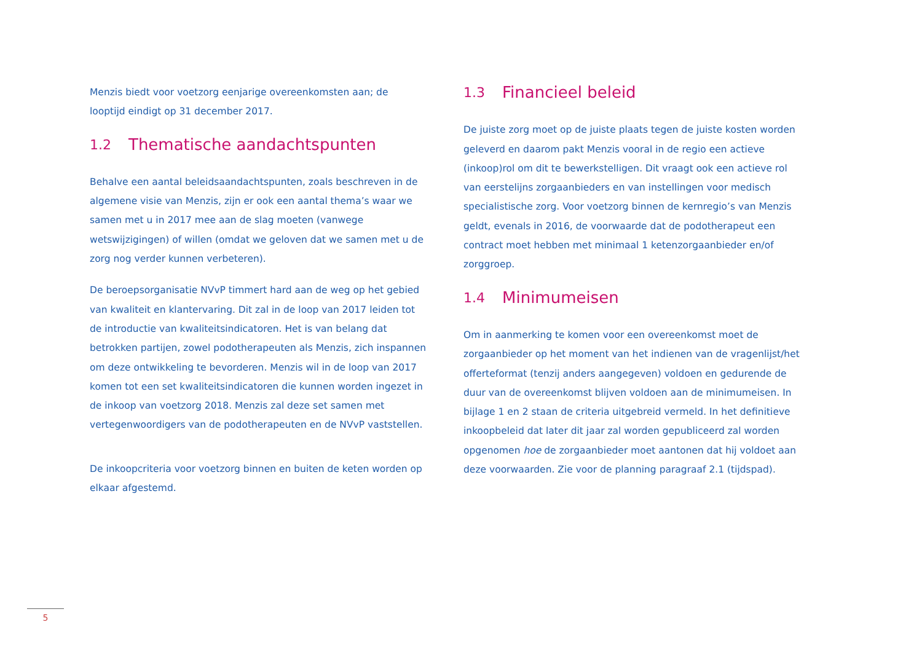Menzis biedt voor voetzorg eenjarige overeenkomsten aan; de looptijd eindigt op 31 december 2017.
1.2 Thematische aandachtspunten
Behalve een aantal beleidsaandachtspunten, zoals beschreven in de algemene visie van Menzis, zijn er ook een aantal thema’s waar we samen met u in 2017 mee aan de slag moeten (vanwege wetswijzigingen) of willen (omdat we geloven dat we samen met u de zorg nog verder kunnen verbeteren).
De beroepsorganisatie NVvP timmert hard aan de weg op het gebied van kwaliteit en klantervaring. Dit zal in de loop van 2017 leiden tot de introductie van kwaliteitsindicatoren. Het is van belang dat betrokken partijen, zowel podotherapeuten als Menzis, zich inspannen om deze ontwikkeling te bevorderen. Menzis wil in de loop van 2017 komen tot een set kwaliteitsindicatoren die kunnen worden ingezet in de inkoop van voetzorg 2018. Menzis zal deze set samen met vertegenwoordigers van de podotherapeuten en de NVvP vaststellen.
De inkoopcriteria voor voetzorg binnen en buiten de keten worden op elkaar afgestemd.
1.3 Financieel beleid
De juiste zorg moet op de juiste plaats tegen de juiste kosten worden geleverd en daarom pakt Menzis vooral in de regio een actieve (inkoop)rol om dit te bewerkstelligen. Dit vraagt ook een actieve rol van eerstelijns zorgaanbieders en van instellingen voor medisch specialistische zorg. Voor voetzorg binnen de kernregio’s van Menzis geldt, evenals in 2016, de voorwaarde dat de podotherapeut een contract moet hebben met minimaal 1 ketenzorgaanbieder en/of zorggroep.
1.4 Minimumeisen
Om in aanmerking te komen voor een overeenkomst moet de zorgaanbieder op het moment van het indienen van de vragenlijst/het offerteformat (tenzij anders aangegeven) voldoen en gedurende de duur van de overeenkomst blijven voldoen aan de minimumeisen. In bijlage 1 en 2 staan de criteria uitgebreid vermeld. In het definitieve inkoopbeleid dat later dit jaar zal worden gepubliceerd zal worden opgenomen hoe de zorgaanbieder moet aantonen dat hij voldoet aan deze voorwaarden. Zie voor de planning paragraaf 2.1 (tijdspad).
5